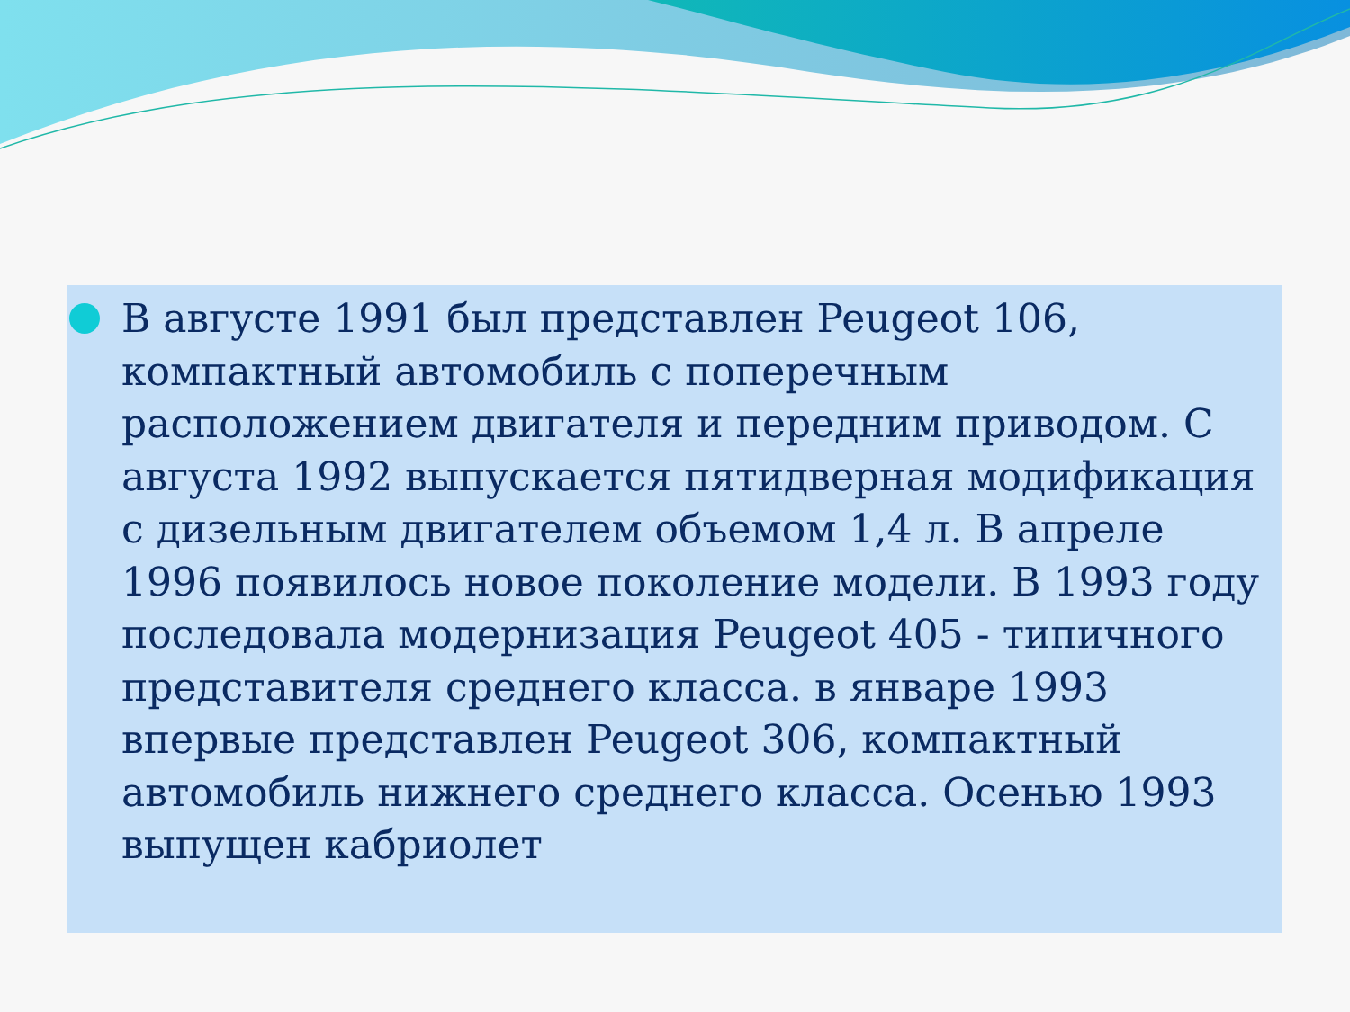В августе 1991 был представлен Peugeot 106, компактный автомобиль с поперечным расположением двигателя и передним приводом. С августа 1992 выпускается пятидверная модификация с дизельным двигателем объемом 1,4 л. В апреле 1996 появилось новое поколение модели. В 1993 году последовала модернизация Peugeot 405 - типичного представителя среднего класса. в январе 1993 впервые представлен Peugeot 306, компактный автомобиль нижнего среднего класса. Осенью 1993 выпущен кабриолет